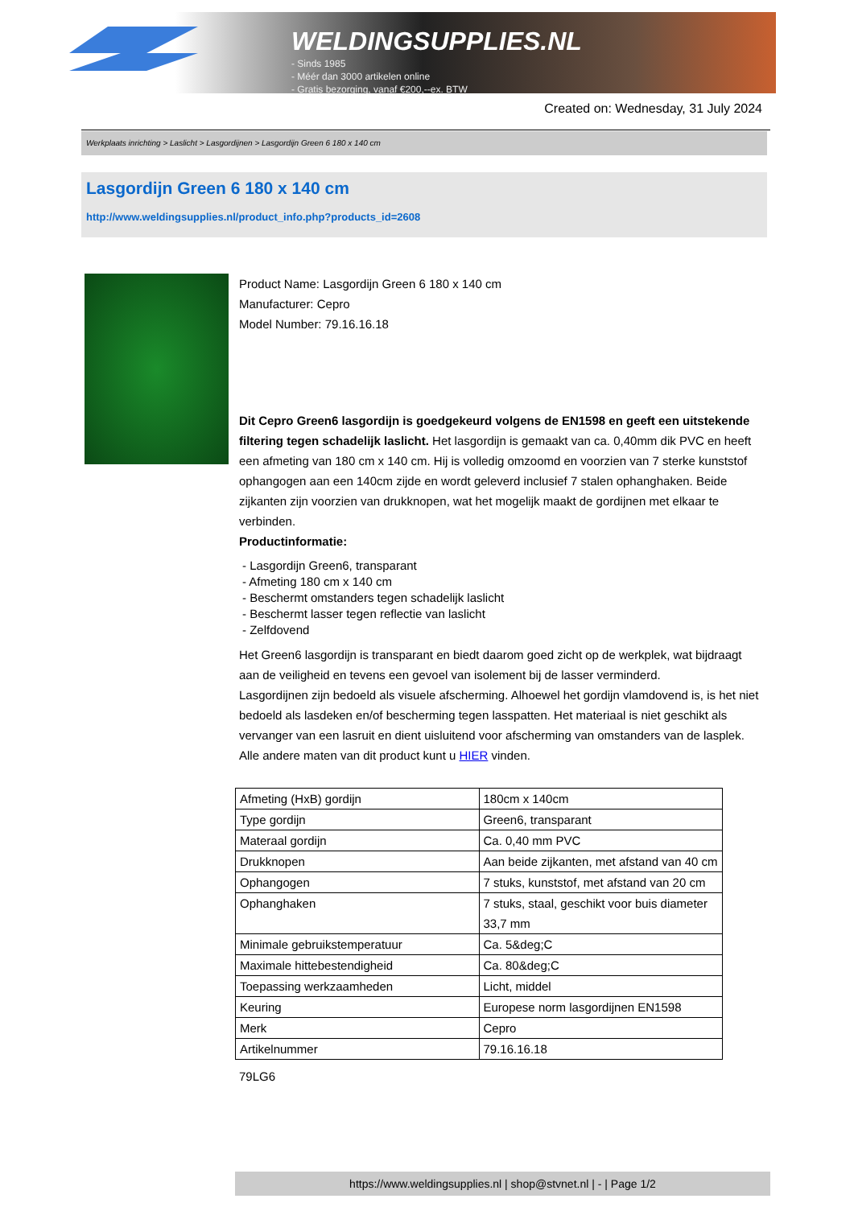WELDINGSUPPLIES.NL
- Sinds 1985
- Méér dan 3000 artikelen online
- Gratis bezorging, vanaf €200,--ex. BTW
Created on: Wednesday, 31 July 2024
Werkplaats inrichting > Laslicht > Lasgordijnen > Lasgordijn Green 6 180 x 140 cm
Lasgordijn Green 6 180 x 140 cm
http://www.weldingsupplies.nl/product_info.php?products_id=2608
Product Name: Lasgordijn Green 6 180 x 140 cm
Manufacturer: Cepro
Model Number: 79.16.16.18
Dit Cepro Green6 lasgordijn is goedgekeurd volgens de EN1598 en geeft een uitstekende filtering tegen schadelijk laslicht. Het lasgordijn is gemaakt van ca. 0,40mm dik PVC en heeft een afmeting van 180 cm x 140 cm. Hij is volledig omzoomd en voorzien van 7 sterke kunststof ophangogen aan een 140cm zijde en wordt geleverd inclusief 7 stalen ophanghaken. Beide zijkanten zijn voorzien van drukknopen, wat het mogelijk maakt de gordijnen met elkaar te verbinden.
Productinformatie:
- Lasgordijn Green6, transparant
- Afmeting 180 cm x 140 cm
- Beschermt omstanders tegen schadelijk laslicht
- Beschermt lasser tegen reflectie van laslicht
- Zelfdovend
Het Green6 lasgordijn is transparant en biedt daarom goed zicht op de werkplek, wat bijdraagt aan de veiligheid en tevens een gevoel van isolement bij de lasser verminderd.
Lasgordijnen zijn bedoeld als visuele afscherming. Alhoewel het gordijn vlamdovend is, is het niet bedoeld als lasdeken en/of bescherming tegen lasspatten. Het materiaal is niet geschikt als vervanger van een lasruit en dient uisluitend voor afscherming van omstanders van de lasplek.
Alle andere maten van dit product kunt u HIER vinden.
| Afmeting (HxB) gordijn | 180cm x 140cm |
| Type gordijn | Green6, transparant |
| Materaal gordijn | Ca. 0,40 mm PVC |
| Drukknopen | Aan beide zijkanten, met afstand van 40 cm |
| Ophangogen | 7 stuks, kunststof, met afstand van 20 cm |
| Ophanghaken | 7 stuks, staal, geschikt voor buis diameter 33,7 mm |
| Minimale gebruikstemperatuur | Ca. 5&deg;C |
| Maximale hittebestendigheid | Ca. 80&deg;C |
| Toepassing werkzaamheden | Licht, middel |
| Keuring | Europese norm lasgordijnen EN1598 |
| Merk | Cepro |
| Artikelnummer | 79.16.16.18 |
79LG6
https://www.weldingsupplies.nl | shop@stvnet.nl | - | Page 1/2